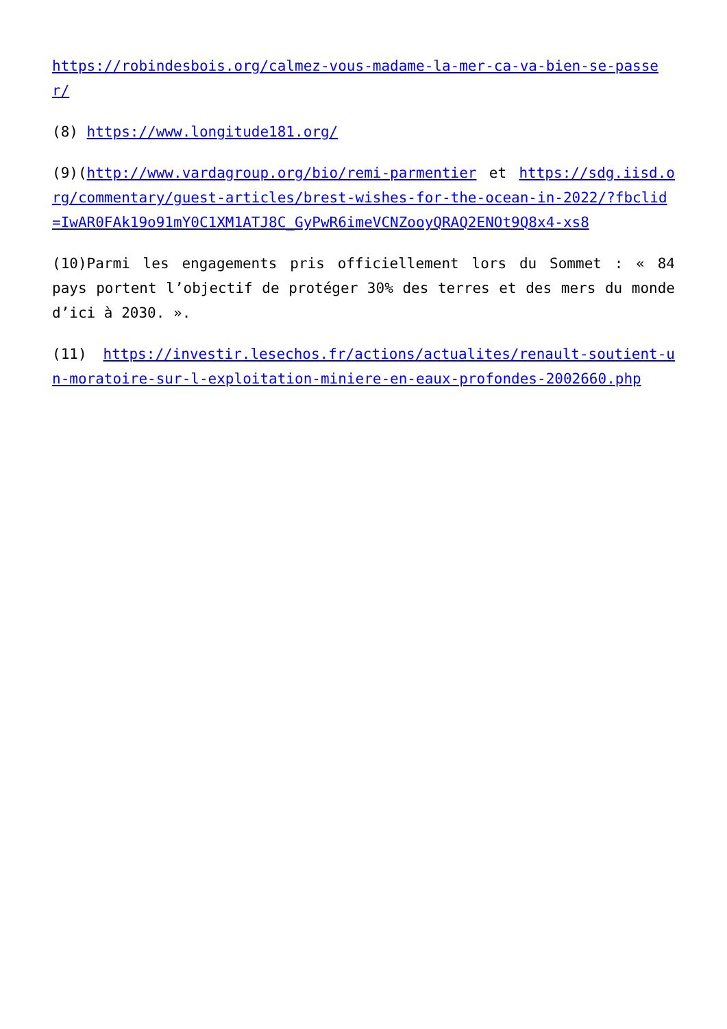https://robindesbois.org/calmez-vous-madame-la-mer-ca-va-bien-se-passer/
(8) https://www.longitude181.org/
(9)(http://www.vardagroup.org/bio/remi-parmentier et https://sdg.iisd.org/commentary/guest-articles/brest-wishes-for-the-ocean-in-2022/?fbclid=IwAR0FAk19o91mY0C1XM1ATJ8C_GyPwR6imeVCNZooyQRAQ2ENOt9Q8x4-xs8
(10)Parmi les engagements pris officiellement lors du Sommet : « 84 pays portent l’objectif de protéger 30% des terres et des mers du monde d’ici à 2030. ».
(11) https://investir.lesechos.fr/actions/actualites/renault-soutient-un-moratoire-sur-l-exploitation-miniere-en-eaux-profondes-2002660.php